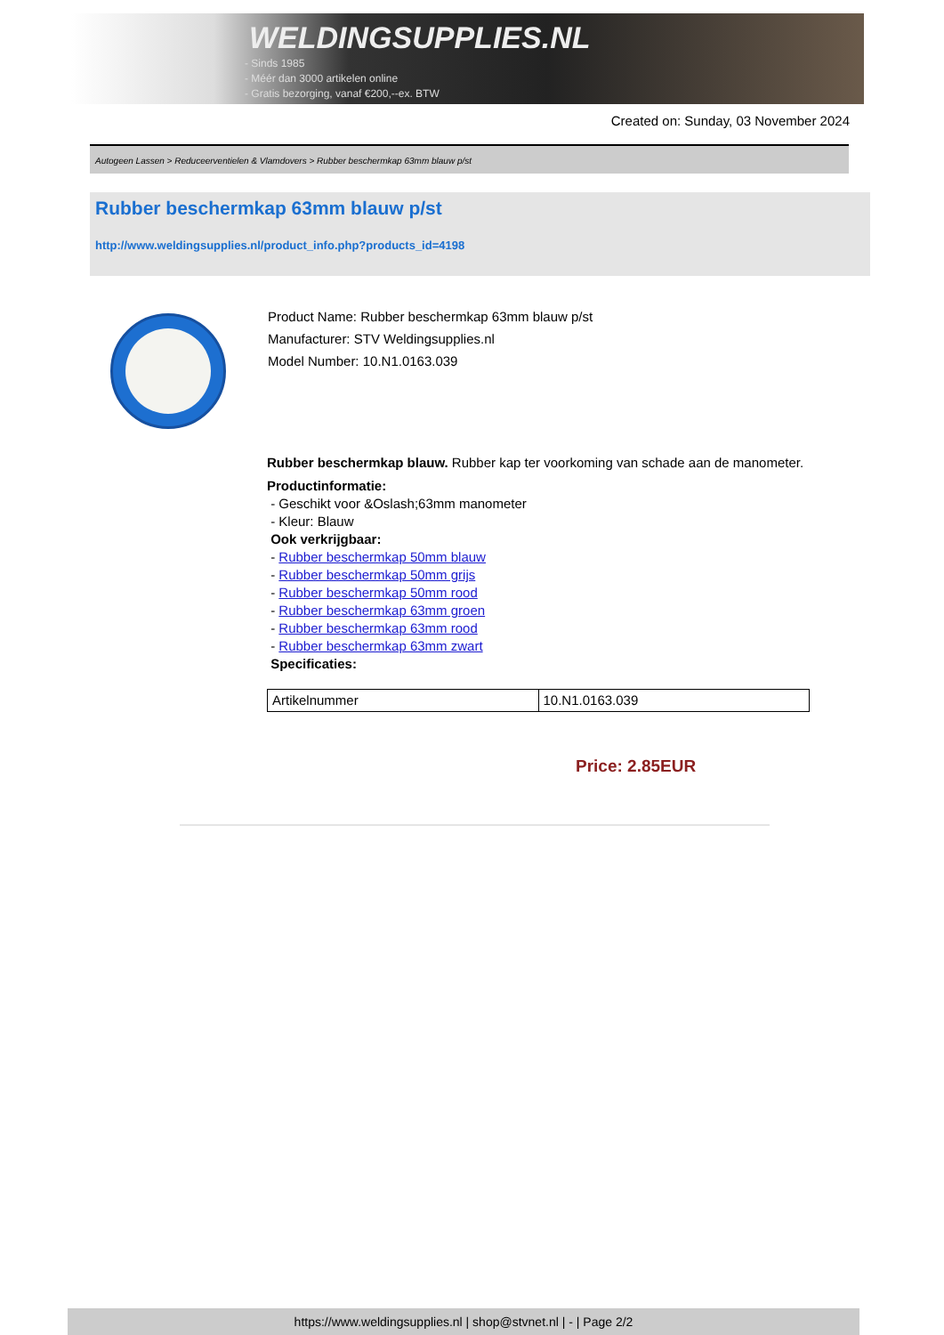WELDINGSUPPLIES.NL
- Sinds 1985
- Méér dan 3000 artikelen online
- Gratis bezorging, vanaf €200,--ex. BTW
Created on: Sunday, 03 November 2024
Autogeen Lassen > Reduceerventielen & Vlamdovers > Rubber beschermkap 63mm blauw p/st
Rubber beschermkap 63mm blauw p/st
http://www.weldingsupplies.nl/product_info.php?products_id=4198
Product Name: Rubber beschermkap 63mm blauw p/st
Manufacturer: STV Weldingsupplies.nl
Model Number: 10.N1.0163.039
Rubber beschermkap blauw. Rubber kap ter voorkoming van schade aan de manometer.
Productinformatie:
- Geschikt voor &Oslash;63mm manometer
- Kleur: Blauw
Ook verkrijgbaar:
- Rubber beschermkap 50mm blauw
- Rubber beschermkap 50mm grijs
- Rubber beschermkap 50mm rood
- Rubber beschermkap 63mm groen
- Rubber beschermkap 63mm rood
- Rubber beschermkap 63mm zwart
Specificaties:
| Artikelnummer | 10.N1.0163.039 |
Price: 2.85EUR
https://www.weldingsupplies.nl | shop@stvnet.nl | - | Page 2/2